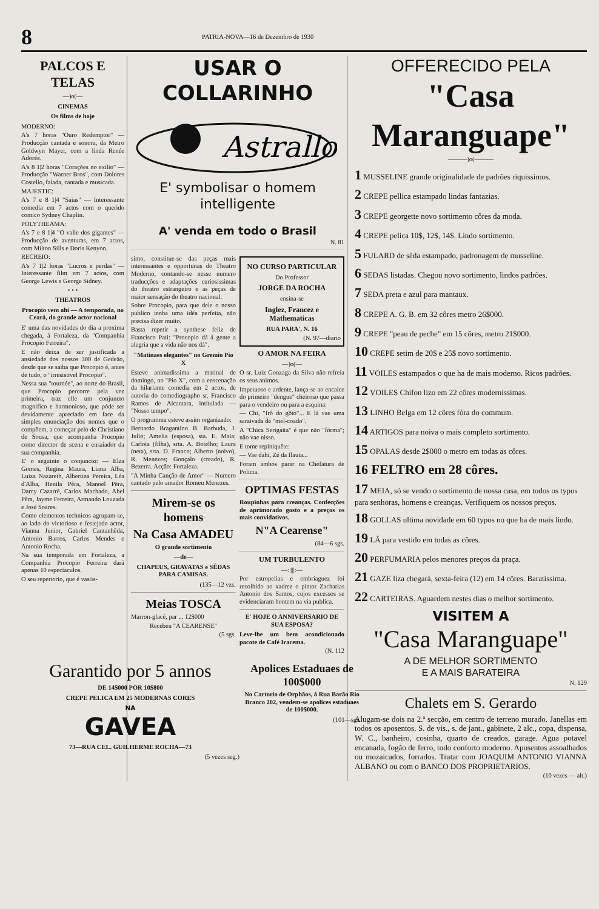8 PATRIA-NOVA—16 de Dezembro de 1930
PALCOS E TELAS
—)o(—
CINEMAS
Os films de hoje
MODERNO:
A's 7 horas "Ouro Redemptor" — Producção cantada e sonora, da Metro Goldwyn Mayer, com a linda Renée Adorée.
A's 8 1|2 horas "Corações no exilio" — Producção "Warner Bros", com Dolores Costello, falada, cantada e musicada.
MAJESTIC:
A's 7 e 8 1|4 "Saias" — Interessante comedia em 7 actos com o querido comico Sydney Chaplin.
POLYTHEAMA:
A's 7 e 8 1|4 "O valle dos gigantes" — Producção de aventuras, em 7 actos, com Milton Sills e Doris Kenyon.
RECREIO:
A's 7 1|2 horas "Lucros e perdas" — Interessante film em 7 actos, com George Lewis e George Sidney.
• • •
THEATROS
Procopio vem ahi — A temporada, no Ceará, do grande actor nacional
E' uma das novidades do dia a proxima chegada, á Fortaleza, da "Companhia Procopio Ferreira".
E não deixa de ser justificada a ansiedade dos nossos 300 de Gedeão, desde que se saiba que Procopio é, antes de tudo, o "irresistivel Procopio".
Nessa sua "tournée", ao norte do Brasil, que Procopio percorre pela vez primeira, traz elle um conjuncto magnifico e harmonioso, que póde ser devidamente apreciado em face da simples enunciação dos nomes que o compõem, a começar pelo de Christiano de Sousa, que acompanha Procopio como director de scena e ensaiador da sua companhia.
E' o seguinte o conjuncto: — Elza Gomes, Regina Maura, Liana Alba, Luiza Nazareth, Albertina Pereira, Léa d'Alba, Henila Pêra, Manoel Pêra, Darcy Cazarrê, Carlos Machado, Abel Pêra, Jayme Ferreira, Armando Louzada e José Soares.
Como elementos technicos agrupam-se, ao lado do victorioso e festejado actor, Vianna Junior, Gabriel Cantanhêda, Antonio Barros, Carlos Mendes e Antonio Rocha.
Na sua temporada em Fortaleza, a Companhia Procopio Ferreira dará apenas 10 espectaculos.
O seu repertorio, que é vastis-
USAR O
COLLARINHO
Astrallo
E' symbolisar o homem intelligente
A' venda em todo o Brasil
N. 81
simo, constitue-se das peças mais interessantes e opportunas do Theatro Moderno, contando-se nesse numero traducções e adaptações curiosissimas do theatro estrangeiro e as peças de maior sensação do theatro nacional.
Sobre Procopio, para que dele o nosso publico tenha uma idéa perfeita, não precisa dizer muito.
Basta repetir a synthese feliz de Francisco Pati: "Procopio dá á gente a alegria que a vida não nos dá".
"Matinaes elegantes" no Gremio Pio X
Esteve animadissima a matinal de domingo, no "Pio X", com a enscenação da hilariante comedia em 2 actos, de autoria do comediographo sr. Francisco Ramos de Alcantara, intitulada — "Nosso tempo".
O programma esteve assim organizado:
Bernardo Bragantino B. Barbuda, J. Julio; Amelia (esposa), sta. E. Maia; Carlota (filha), srta. A. Botelho; Laura (neta), srta. D. Franco; Alberto (noivo), R. Menezes; Gonçalo (creado), R. Bezerra. Acção: Fortaleza.
"A Minha Canção de Amor" — Numero cantado pelo amador Romeu Menezes.
Mirem-se os homens
Na Casa AMADEU
O grande sortimento
—de—
CHAPEUS, GRAVATAS e SÊDAS PARA CAMISAS.
(135—12 vzs.
Meias TOSCA
Marron-glacé, par ... 12$000
Recebeu "A CEARENSE"
(5 sgs.
NO CURSO PARTICULAR
Do Professor
JORGE DA ROCHA
ensina-se
Inglez, Francez e Mathematicas
RUA PARA', N. 16
(N. 97—diario
O AMOR NA FEIRA
—)o(—
O sr. Luiz Gonzaga da Silva não refreia os seus animos.
Impetuoso e ardente, lança-se ao encalce do primeiro "dengue" cheiroso que passa para o vendeiro ou para a esquina:
— Chi, "frô do gôto"... E lá vae uma saraivada de "mel-coado".
A "Chica Serigaita" é que não "fórma"; não vae nisso.
E tome repiniquête:
— Vae dahi, Zé da flauta...
Foram ambos parar na Chefatura de Policia.
OPTIMAS FESTAS
Roupinhas para creanças. Confecções de aprimorado gosto e a preços os mais convidativos.
N"A Cearense"
(84—6 sgs.
UM TURBULENTO
—:||||:—
Por estropelias e embriaguez foi recolhido ao xadrez o pintor Zacharias Antonio dos Santos, cujos excessos se evidenciaram hontem na via publica.
E' HOJE O ANNIVERSARIO DE SUA ESPOSA?
Leve-lhe um bem acondicionado pacote de Café Iracema.
(N. 112
OFFERECIDO PELA
"Casa Maranguape"
———)o(———
1 MUSSELINE grande originalidade de padrões riquissimos.
2 CREPE pellica estampado lindas fantazias.
3 CREPE georgette novo sortimento côres da moda.
4 CREPE pelica 10$, 12$, 14$. Lindo sortimento.
5 FULARD de sêda estampado, padronagem de musseline.
6 SEDAS listadas. Chegou novo sortimento, lindos padrões.
7 SEDA preta e azul para mantaux.
8 CREPE A. G. B. em 32 côres metro 26$000.
9 CREPE "peau de peche" em 15 côres, metro 21$000.
10 CREPE setim de 20$ e 25$ novo sortimento.
11 VOILES estampados o que ha de mais moderno. Ricos padrões.
12 VOILES Chifon lizo em 22 côres modernissimas.
13 LINHO Belga em 12 côres fóra do commum.
14 ARTIGOS para noiva o mais completo sortimento.
15 OPALAS desde 2$000 o metro em todas as côres.
16 FELTRO em 28 côres.
17 MEIA, só se vendo o sortimento de nossa casa, em todos os typos para senhoras, homens e creanças. Verifiquem os nossos preços.
18 GOLLAS ultima novidade em 60 typos no que ha de mais lindo.
19 LÃ para vestido em todas as côres.
20 PERFUMARIA pelos menores preços da praça.
21 GAZE liza chegará, sexta-feira (12) em 14 côres. Baratissima.
22 CARTEIRAS. Aguardem nestes dias o melhor sortimento.
VISITEM A
"Casa Maranguape"
A DE MELHOR SORTIMENTO
E A MAIS BARATEIRA
N. 129
Chalets em S. Gerardo
Alugam-se dois na 2.ª secção, em centro de terreno murado. Janellas em todos os aposentos. S. de vis., s. de jant., gabinete, 2 alc., copa, dispensa, W. C., banheiro, cosinha, quarto de creados, garage. Agua potavel encanada, fogão de ferro, todo conforto moderno. Aposentos assoalhados ou mozaicados, forrados. Tratar com JOAQUIM ANTONIO VIANNA ALBANO ou com o BANCO DOS PROPRIETARIOS.
(10 vezes — alt.)
Garantido por 5 annos
DE 14$000 POR 10$800
CREPE PELICA EM 25 MODERNAS CORES
NA
GAVEA
73—RUA CEL. GUILHERME ROCHA—73
(5 vezes seg.)
Apolices Estaduaes de 100$000
No Cartorio de Orphãos, á Rua Barão Rio Branco 202, vendem-se apolices estaduaes de 100$000.
(101—sgs.